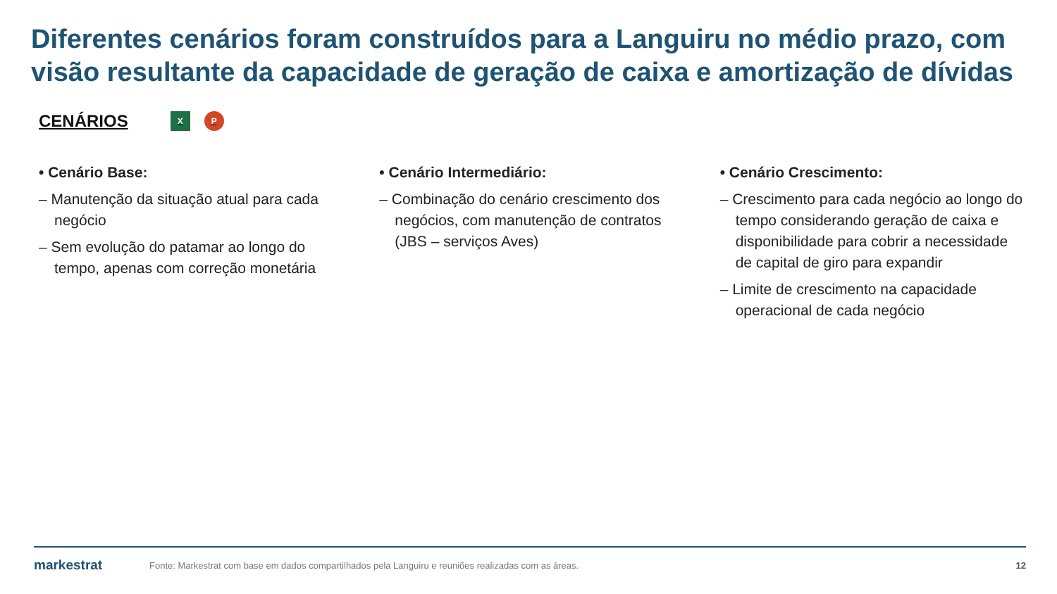Diferentes cenários foram construídos para a Languiru no médio prazo, com visão resultante da capacidade de geração de caixa e amortização de dívidas
CENÁRIOS X P
• Cenário Base:
– Manutenção da situação atual para cada negócio
– Sem evolução do patamar ao longo do tempo, apenas com correção monetária
• Cenário Intermediário:
– Combinação do cenário crescimento dos negócios, com manutenção de contratos (JBS – serviços Aves)
• Cenário Crescimento:
– Crescimento para cada negócio ao longo do tempo considerando geração de caixa e disponibilidade para cobrir a necessidade de capital de giro para expandir
– Limite de crescimento na capacidade operacional de cada negócio
markestrat Fonte: Markestrat com base em dados compartilhados pela Languiru e reuniões realizadas com as áreas. 12